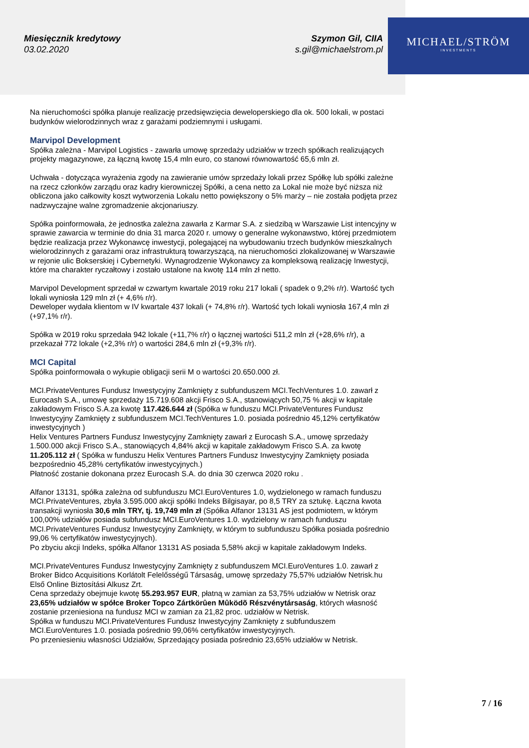Miesięcznik kredytowy
03.02.2020
Szymon Gil, CIIA
s.gil@michaelstrom.pl
MICHAEL/STRÖM
INVESTMENTS
Na nieruchomości spółka planuje realizację przedsięwzięcia deweloperskiego dla ok. 500 lokali, w postaci budynków wielorodzinnych wraz z garażami podziemnymi i usługami.
Marvipol Development
Spółka zależna - Marvipol Logistics - zawarła umowę sprzedaży udziałów w trzech spółkach realizujących projekty magazynowe, za łączną kwotę 15,4 mln euro, co stanowi równowartość 65,6 mln zł.
Uchwała - dotycząca wyrażenia zgody na zawieranie umów sprzedaży lokali przez Spółkę lub spółki zależne na rzecz członków zarządu oraz kadry kierowniczej Spółki, a cena netto za Lokal nie może być niższa niż obliczona jako całkowity koszt wytworzenia Lokalu netto powiększony o 5% marży – nie została podjęta przez nadzwyczajne walne zgromadzenie akcjonariuszy.
Spółka poinformowała, że jednostka zależna zawarła z Karmar S.A. z siedzibą w Warszawie List intencyjny w sprawie zawarcia w terminie do dnia 31 marca 2020 r. umowy o generalne wykonawstwo, której przedmiotem będzie realizacja przez Wykonawcę inwestycji, polegającej na wybudowaniu trzech budynków mieszkalnych wielorodzinnych z garażami oraz infrastrukturą towarzyszącą, na nieruchomości zlokalizowanej w Warszawie w rejonie ulic Bokserskiej i Cybernetyki. Wynagrodzenie Wykonawcy za kompleksową realizację Inwestycji, które ma charakter ryczałtowy i zostało ustalone na kwotę 114 mln zł netto.
Marvipol Development sprzedał w czwartym kwartale 2019 roku 217 lokali ( spadek o 9,2% r/r). Wartość tych lokali wyniosła 129 mln zł (+ 4,6% r/r).
Deweloper wydała klientom w IV kwartale 437 lokali (+ 74,8% r/r). Wartość tych lokali wyniosła 167,4 mln zł (+97,1% r/r).
Spółka w 2019 roku sprzedała 942 lokale (+11,7% r/r) o łącznej wartości 511,2 mln zł (+28,6% r/r), a przekazał 772 lokale (+2,3% r/r) o wartości 284,6 mln zł (+9,3% r/r).
MCI Capital
Spółka poinformowała o wykupie obligacji serii M o wartości 20.650.000 zł.
MCI.PrivateVentures Fundusz Inwestycyjny Zamknięty z subfunduszem MCI.TechVentures 1.0. zawarł z Eurocash S.A., umowę sprzedaży 15.719.608 akcji Frisco S.A., stanowiących 50,75 % akcji w kapitale zakładowym Frisco S.A.za kwotę 117.426.644 zł (Spółka w funduszu MCI.PrivateVentures Fundusz Inwestycyjny Zamknięty z subfunduszem MCI.TechVentures 1.0. posiada pośrednio 45,12% certyfikatów inwestycyjnych )
Helix Ventures Partners Fundusz Inwestycyjny Zamknięty zawarł z Eurocash S.A., umowę sprzedaży 1.500.000 akcji Frisco S.A., stanowiących 4,84% akcji w kapitale zakładowym Frisco S.A. za kwotę 11.205.112 zł ( Spółka w funduszu Helix Ventures Partners Fundusz Inwestycyjny Zamknięty posiada bezpośrednio 45,28% certyfikatów inwestycyjnych.)
Płatność zostanie dokonana przez Eurocash S.A. do dnia 30 czerwca 2020 roku .
Alfanor 13131, spółka zależna od subfunduszu MCI.EuroVentures 1.0, wydzielonego w ramach funduszu MCI.PrivateVentures, zbyła 3.595.000 akcji spółki Indeks Bilgisayar, po 8,5 TRY za sztukę. Łączna kwota transakcji wyniosła 30,6 mln TRY, tj. 19,749 mln zł (Spółka Alfanor 13131 AS jest podmiotem, w którym 100,00% udziałów posiada subfundusz MCI.EuroVentures 1.0. wydzielony w ramach funduszu MCI.PrivateVentures Fundusz Inwestycyjny Zamknięty, w którym to subfunduszu Spółka posiada pośrednio 99,06 % certyfikatów inwestycyjnych).
Po zbyciu akcji Indeks, spółka Alfanor 13131 AS posiada 5,58% akcji w kapitale zakładowym Indeks.
MCI.PrivateVentures Fundusz Inwestycyjny Zamknięty z subfunduszem MCI.EuroVentures 1.0. zawarł z Broker Bidco Acquisitions Korlátolt Felelősségű Társaság, umowę sprzedaży 75,57% udziałów Netrisk.hu Első Online Biztosítási Alkusz Zrt.
Cena sprzedaży obejmuje kwotę 55.293.957 EUR, płatną w zamian za 53,75% udziałów w Netrisk oraz 23,65% udziałów w spółce Broker Topco Zártkörûen Mûködõ Részvénytársaság, których własność zostanie przeniesiona na fundusz MCI w zamian za 21,82 proc. udziałów w Netrisk.
Spółka w funduszu MCI.PrivateVentures Fundusz Inwestycyjny Zamknięty z subfunduszem MCI.EuroVentures 1.0. posiada pośrednio 99,06% certyfikatów inwestycyjnych.
Po przeniesieniu własności Udziałów, Sprzedający posiada pośrednio 23,65% udziałów w Netrisk.
7 / 16